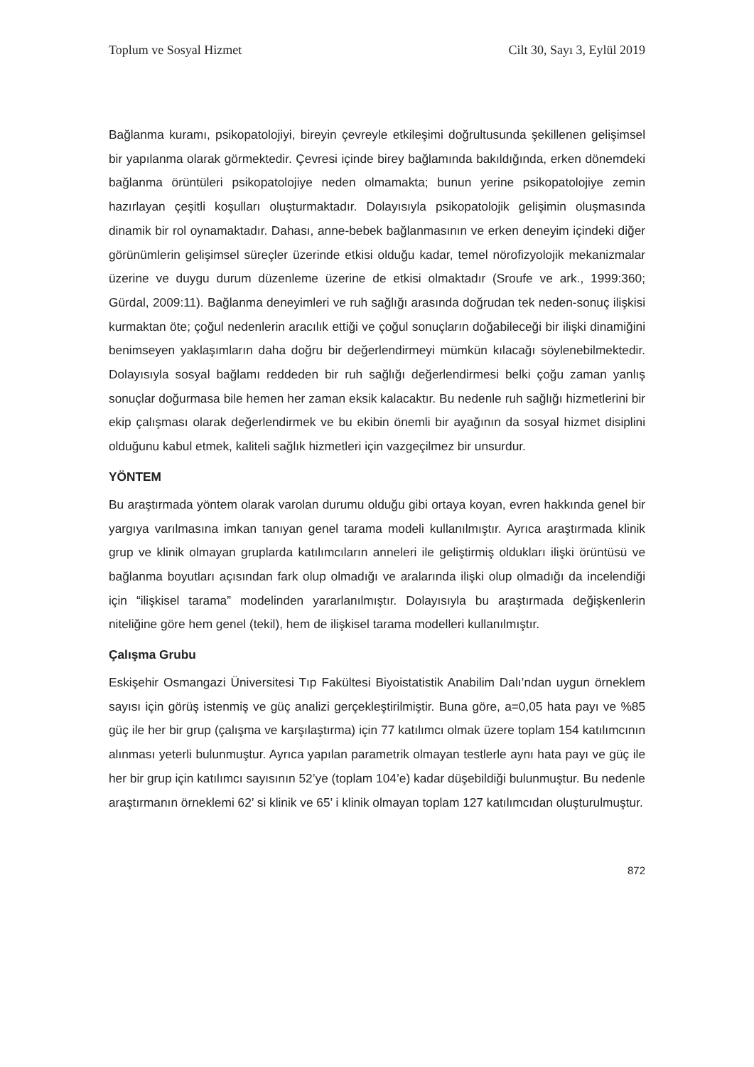Toplum ve Sosyal Hizmet Cilt 30, Sayı 3, Eylül 2019
Bağlanma kuramı, psikopatolojiyi, bireyin çevreyle etkileşimi doğrultusunda şekillenen gelişimsel bir yapılanma olarak görmektedir. Çevresi içinde birey bağlamında bakıldığında, erken dönemdeki bağlanma örüntüleri psikopatolojiye neden olmamakta; bunun yerine psikopatolojiye zemin hazırlayan çeşitli koşulları oluşturmaktadır. Dolayısıyla psikopatolojik gelişimin oluşmasında dinamik bir rol oynamaktadır. Dahası, anne-bebek bağlanmasının ve erken deneyim içindeki diğer görünümlerin gelişimsel süreçler üzerinde etkisi olduğu kadar, temel nörofizyolojik mekanizmalar üzerine ve duygu durum düzenleme üzerine de etkisi olmaktadır (Sroufe ve ark., 1999:360; Gürdal, 2009:11). Bağlanma deneyimleri ve ruh sağlığı arasında doğrudan tek neden-sonuç ilişkisi kurmaktan öte; çoğul nedenlerin aracılık ettiği ve çoğul sonuçların doğabileceği bir ilişki dinamiğini benimseyen yaklaşımların daha doğru bir değerlendirmeyi mümkün kılacağı söylenebilmektedir. Dolayısıyla sosyal bağlamı reddeden bir ruh sağlığı değerlendirmesi belki çoğu zaman yanlış sonuçlar doğurmasa bile hemen her zaman eksik kalacaktır. Bu nedenle ruh sağlığı hizmetlerini bir ekip çalışması olarak değerlendirmek ve bu ekibin önemli bir ayağının da sosyal hizmet disiplini olduğunu kabul etmek, kaliteli sağlık hizmetleri için vazgeçilmez bir unsurdur.
YÖNTEM
Bu araştırmada yöntem olarak varolan durumu olduğu gibi ortaya koyan, evren hakkında genel bir yargıya varılmasına imkan tanıyan genel tarama modeli kullanılmıştır. Ayrıca araştırmada klinik grup ve klinik olmayan gruplarda katılımcıların anneleri ile geliştirmiş oldukları ilişki örüntüsü ve bağlanma boyutları açısından fark olup olmadığı ve aralarında ilişki olup olmadığı da incelendiği için “ilişkisel tarama” modelinden yararlanılmıştır. Dolayısıyla bu araştırmada değişkenlerin niteliğine göre hem genel (tekil), hem de ilişkisel tarama modelleri kullanılmıştır.
Çalışma Grubu
Eskişehir Osmangazi Üniversitesi Tıp Fakültesi Biyoistatistik Anabilim Dalı’ndan uygun örneklem sayısı için görüş istenmiş ve güç analizi gerçekleştirilmiştir. Buna göre, a=0,05 hata payı ve %85 güç ile her bir grup (çalışma ve karşılaştırma) için 77 katılımcı olmak üzere toplam 154 katılımcının alınması yeterli bulunmuştur. Ayrıca yapılan parametrik olmayan testlerle aynı hata payı ve güç ile her bir grup için katılımcı sayısının 52’ye (toplam 104’e) kadar düşebildiği bulunmuştur. Bu nedenle araştırmanın örneklemi 62’ si klinik ve 65’ i klinik olmayan toplam 127 katılımcıdan oluşturulmuştur.
872